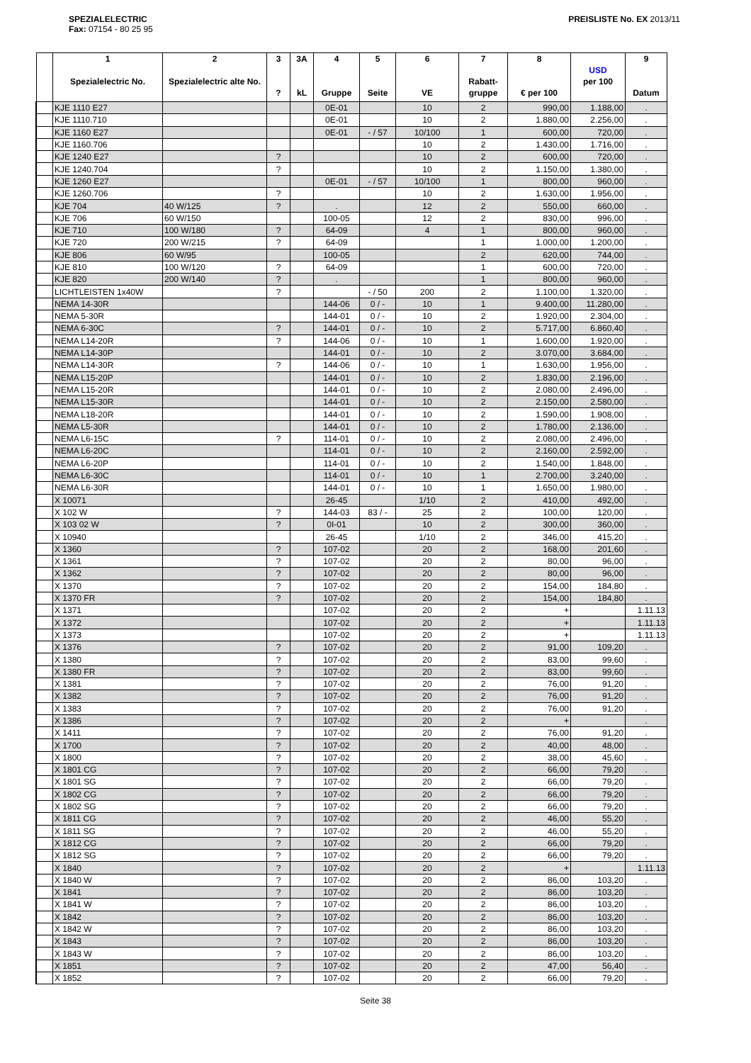SPEZIALELECTRIC
Fax: 07154 - 80 25 95
PREISLISTE No. EX 2013/11
| | 1 Spezialelectric No. | 2 Spezialelectric alte No. | 3 ? | 3A kL | 4 Gruppe | 5 Seite | 6 VE | 7 Rabatt-gruppe | 8 € per 100 | USD per 100 | 9 Datum |
| --- | --- | --- | --- | --- | --- | --- | --- | --- | --- | --- | --- |
| | KJE 1110 E27 | | | | 0E-01 | | 10 | 2 | 990,00 | 1.188,00 | . |
| | KJE 1110.710 | | | | 0E-01 | | 10 | 2 | 1.880,00 | 2.256,00 | . |
| | KJE 1160 E27 | | | | 0E-01 | - / 57 | 10/100 | 1 | 600,00 | 720,00 | . |
| | KJE 1160.706 | | | | | | 10 | 2 | 1.430,00 | 1.716,00 | . |
| | KJE 1240 E27 | | ? | | | | 10 | 2 | 600,00 | 720,00 | . |
| | KJE 1240.704 | | ? | | | | 10 | 2 | 1.150,00 | 1.380,00 | . |
| | KJE 1260 E27 | | | | 0E-01 | - / 57 | 10/100 | 1 | 800,00 | 960,00 | . |
| | KJE 1260.706 | | ? | | | | 10 | 2 | 1.630,00 | 1.956,00 | . |
| | KJE 704 | 40 W/125 | ? | | . | | 12 | 2 | 550,00 | 660,00 | . |
| | KJE 706 | 60 W/150 | | | 100-05 | | 12 | 2 | 830,00 | 996,00 | . |
| | KJE 710 | 100 W/180 | ? | | 64-09 | | 4 | 1 | 800,00 | 960,00 | . |
| | KJE 720 | 200 W/215 | ? | | 64-09 | | | 1 | 1.000,00 | 1.200,00 | . |
| | KJE 806 | 60 W/95 | | | 100-05 | | | 2 | 620,00 | 744,00 | . |
| | KJE 810 | 100 W/120 | ? | | 64-09 | | | 1 | 600,00 | 720,00 | . |
| | KJE 820 | 200 W/140 | ? | | . | | | 1 | 800,00 | 960,00 | . |
| | LICHTLEISTEN 1x40W | | ? | | | - / 50 | 200 | 2 | 1.100,00 | 1.320,00 | . |
| | NEMA 14-30R | | | | 144-06 | 0 / - | 10 | 1 | 9.400,00 | 11.280,00 | . |
| | NEMA 5-30R | | | | 144-01 | 0 / - | 10 | 2 | 1.920,00 | 2.304,00 | . |
| | NEMA 6-30C | | ? | | 144-01 | 0 / - | 10 | 2 | 5.717,00 | 6.860,40 | . |
| | NEMA L14-20R | | ? | | 144-06 | 0 / - | 10 | 1 | 1.600,00 | 1.920,00 | . |
| | NEMA L14-30P | | | | 144-01 | 0 / - | 10 | 2 | 3.070,00 | 3.684,00 | . |
| | NEMA L14-30R | | ? | | 144-06 | 0 / - | 10 | 1 | 1.630,00 | 1.956,00 | . |
| | NEMA L15-20P | | | | 144-01 | 0 / - | 10 | 2 | 1.830,00 | 2.196,00 | . |
| | NEMA L15-20R | | | | 144-01 | 0 / - | 10 | 2 | 2.080,00 | 2.496,00 | . |
| | NEMA L15-30R | | | | 144-01 | 0 / - | 10 | 2 | 2.150,00 | 2.580,00 | . |
| | NEMA L18-20R | | | | 144-01 | 0 / - | 10 | 2 | 1.590,00 | 1.908,00 | . |
| | NEMA L5-30R | | | | 144-01 | 0 / - | 10 | 2 | 1.780,00 | 2.136,00 | . |
| | NEMA L6-15C | | ? | | 114-01 | 0 / - | 10 | 2 | 2.080,00 | 2.496,00 | . |
| | NEMA L6-20C | | | | 114-01 | 0 / - | 10 | 2 | 2.160,00 | 2.592,00 | . |
| | NEMA L6-20P | | | | 114-01 | 0 / - | 10 | 2 | 1.540,00 | 1.848,00 | . |
| | NEMA L6-30C | | | | 114-01 | 0 / - | 10 | 1 | 2.700,00 | 3.240,00 | . |
| | NEMA L6-30R | | | | 144-01 | 0 / - | 10 | 1 | 1.650,00 | 1.980,00 | . |
| | X 10071 | | | | 26-45 | | 1/10 | 2 | 410,00 | 492,00 | . |
| | X 102 W | | ? | | 144-03 | 83 / - | 25 | 2 | 100,00 | 120,00 | . |
| | X 103 02 W | | ? | | 0I-01 | | 10 | 2 | 300,00 | 360,00 | . |
| | X 10940 | | | | 26-45 | | 1/10 | 2 | 346,00 | 415,20 | . |
| | X 1360 | | ? | | 107-02 | | 20 | 2 | 168,00 | 201,60 | . |
| | X 1361 | | ? | | 107-02 | | 20 | 2 | 80,00 | 96,00 | . |
| | X 1362 | | ? | | 107-02 | | 20 | 2 | 80,00 | 96,00 | . |
| | X 1370 | | ? | | 107-02 | | 20 | 2 | 154,00 | 184,80 | . |
| | X 1370 FR | | ? | | 107-02 | | 20 | 2 | 154,00 | 184,80 | . |
| | X 1371 | | | | 107-02 | | 20 | 2 | + | | 1.11.13 |
| | X 1372 | | | | 107-02 | | 20 | 2 | + | | 1.11.13 |
| | X 1373 | | | | 107-02 | | 20 | 2 | + | | 1.11.13 |
| | X 1376 | | ? | | 107-02 | | 20 | 2 | 91,00 | 109,20 | . |
| | X 1380 | | ? | | 107-02 | | 20 | 2 | 83,00 | 99,60 | . |
| | X 1380 FR | | ? | | 107-02 | | 20 | 2 | 83,00 | 99,60 | . |
| | X 1381 | | ? | | 107-02 | | 20 | 2 | 76,00 | 91,20 | . |
| | X 1382 | | ? | | 107-02 | | 20 | 2 | 76,00 | 91,20 | . |
| | X 1383 | | ? | | 107-02 | | 20 | 2 | 76,00 | 91,20 | . |
| | X 1386 | | ? | | 107-02 | | 20 | 2 | + | | . |
| | X 1411 | | ? | | 107-02 | | 20 | 2 | 76,00 | 91,20 | . |
| | X 1700 | | ? | | 107-02 | | 20 | 2 | 40,00 | 48,00 | . |
| | X 1800 | | ? | | 107-02 | | 20 | 2 | 38,00 | 45,60 | . |
| | X 1801 CG | | ? | | 107-02 | | 20 | 2 | 66,00 | 79,20 | . |
| | X 1801 SG | | ? | | 107-02 | | 20 | 2 | 66,00 | 79,20 | . |
| | X 1802 CG | | ? | | 107-02 | | 20 | 2 | 66,00 | 79,20 | . |
| | X 1802 SG | | ? | | 107-02 | | 20 | 2 | 66,00 | 79,20 | . |
| | X 1811 CG | | ? | | 107-02 | | 20 | 2 | 46,00 | 55,20 | . |
| | X 1811 SG | | ? | | 107-02 | | 20 | 2 | 46,00 | 55,20 | . |
| | X 1812 CG | | ? | | 107-02 | | 20 | 2 | 66,00 | 79,20 | . |
| | X 1812 SG | | ? | | 107-02 | | 20 | 2 | 66,00 | 79,20 | . |
| | X 1840 | | ? | | 107-02 | | 20 | 2 | + | | 1.11.13 |
| | X 1840 W | | ? | | 107-02 | | 20 | 2 | 86,00 | 103,20 | . |
| | X 1841 | | ? | | 107-02 | | 20 | 2 | 86,00 | 103,20 | . |
| | X 1841 W | | ? | | 107-02 | | 20 | 2 | 86,00 | 103,20 | . |
| | X 1842 | | ? | | 107-02 | | 20 | 2 | 86,00 | 103,20 | . |
| | X 1842 W | | ? | | 107-02 | | 20 | 2 | 86,00 | 103,20 | . |
| | X 1843 | | ? | | 107-02 | | 20 | 2 | 86,00 | 103,20 | . |
| | X 1843 W | | ? | | 107-02 | | 20 | 2 | 86,00 | 103,20 | . |
| | X 1851 | | ? | | 107-02 | | 20 | 2 | 47,00 | 56,40 | . |
| | X 1852 | | ? | | 107-02 | | 20 | 2 | 66,00 | 79,20 | . |
Seite 38